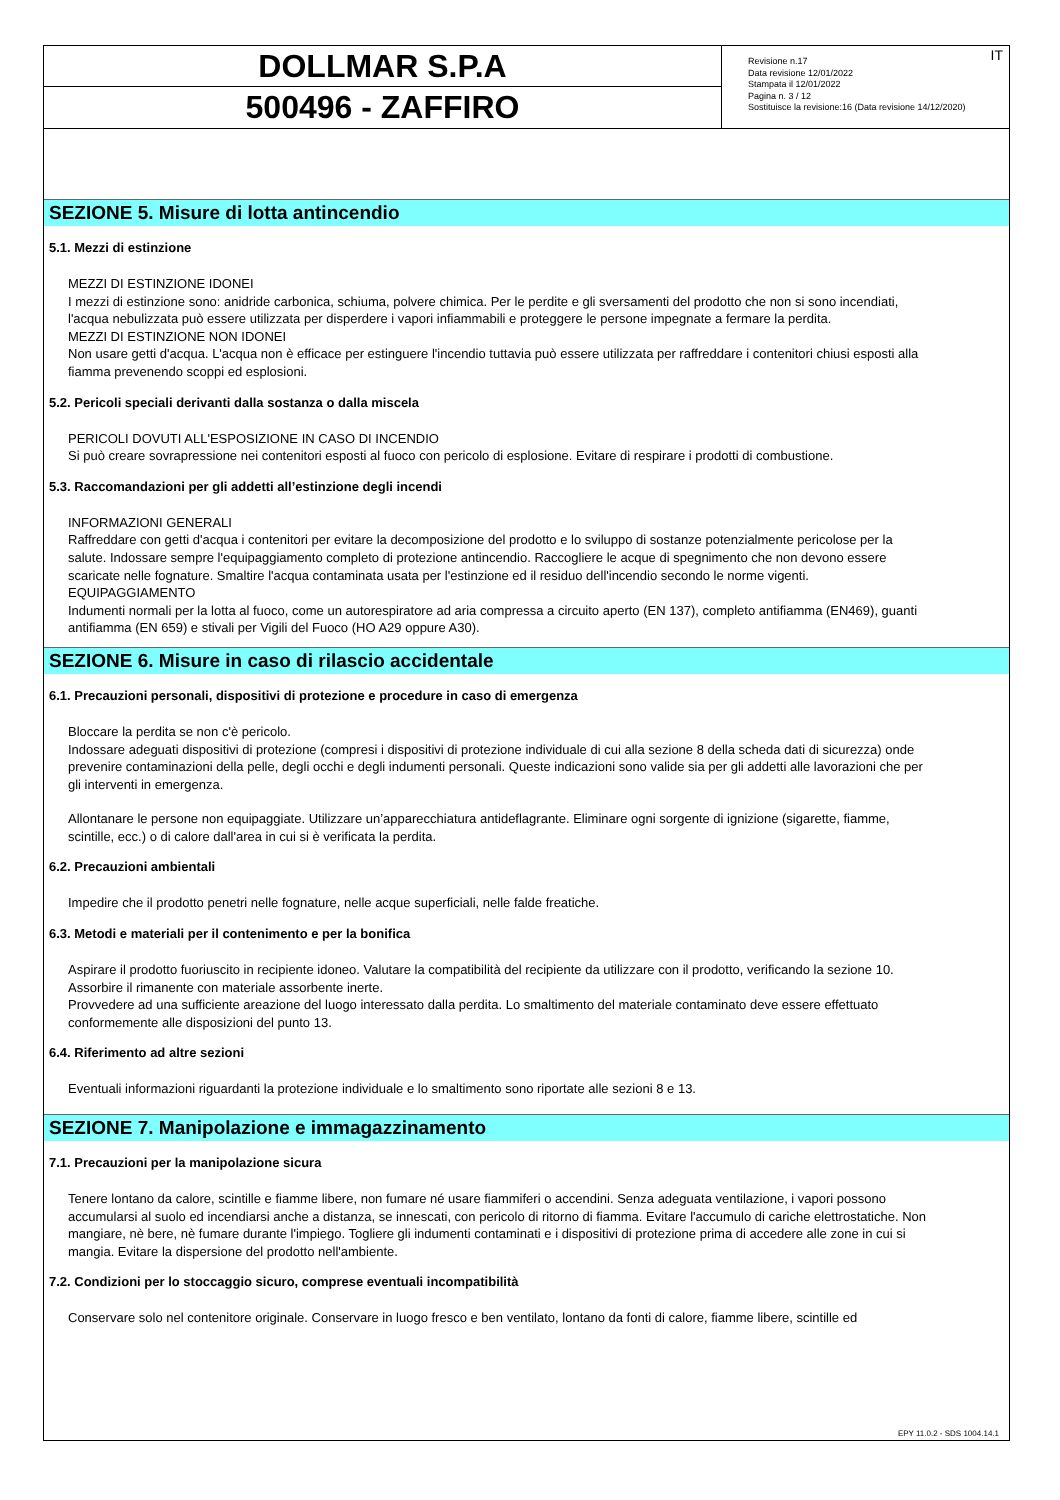DOLLMAR S.P.A
500496 - ZAFFIRO
Revisione n.17
Data revisione 12/01/2022
Stampata il 12/01/2022
Pagina n. 3 / 12
Sostituisce la revisione:16 (Data revisione 14/12/2020)
IT
SEZIONE 5. Misure di lotta antincendio
5.1. Mezzi di estinzione
MEZZI DI ESTINZIONE IDONEI
I mezzi di estinzione sono: anidride carbonica, schiuma, polvere chimica. Per le perdite e gli sversamenti del prodotto che non si sono incendiati, l'acqua nebulizzata può essere utilizzata per disperdere i vapori infiammabili e proteggere le persone impegnate a fermare la perdita.
MEZZI DI ESTINZIONE NON IDONEI
Non usare getti d'acqua. L'acqua non è efficace per estinguere l'incendio tuttavia può essere utilizzata per raffreddare i contenitori chiusi esposti alla fiamma prevenendo scoppi ed esplosioni.
5.2. Pericoli speciali derivanti dalla sostanza o dalla miscela
PERICOLI DOVUTI ALL'ESPOSIZIONE IN CASO DI INCENDIO
Si può creare sovrapressione nei contenitori esposti al fuoco con pericolo di esplosione. Evitare di respirare i prodotti di combustione.
5.3. Raccomandazioni per gli addetti all’estinzione degli incendi
INFORMAZIONI GENERALI
Raffreddare con getti d'acqua i contenitori per evitare la decomposizione del prodotto e lo sviluppo di sostanze potenzialmente pericolose per la salute. Indossare sempre l'equipaggiamento completo di protezione antincendio. Raccogliere le acque di spegnimento che non devono essere scaricate nelle fognature. Smaltire l'acqua contaminata usata per l'estinzione ed il residuo dell'incendio secondo le norme vigenti.
EQUIPAGGIAMENTO
Indumenti normali per la lotta al fuoco, come un autorespiratore ad aria compressa a circuito aperto (EN 137), completo antifiamma (EN469), guanti antifiamma (EN 659) e stivali per Vigili del Fuoco (HO A29 oppure A30).
SEZIONE 6. Misure in caso di rilascio accidentale
6.1. Precauzioni personali, dispositivi di protezione e procedure in caso di emergenza
Bloccare la perdita se non c'è pericolo.
Indossare adeguati dispositivi di protezione (compresi i dispositivi di protezione individuale di cui alla sezione 8 della scheda dati di sicurezza) onde prevenire contaminazioni della pelle, degli occhi e degli indumenti personali. Queste indicazioni sono valide sia per gli addetti alle lavorazioni che per gli interventi in emergenza.
Allontanare le persone non equipaggiate. Utilizzare un’apparecchiatura antideflagrante. Eliminare ogni sorgente di ignizione (sigarette, fiamme, scintille, ecc.) o di calore dall'area in cui si è verificata la perdita.
6.2. Precauzioni ambientali
Impedire che il prodotto penetri nelle fognature, nelle acque superficiali, nelle falde freatiche.
6.3. Metodi e materiali per il contenimento e per la bonifica
Aspirare il prodotto fuoriuscito in recipiente idoneo. Valutare la compatibilità del recipiente da utilizzare con il prodotto, verificando la sezione 10. Assorbire il rimanente con materiale assorbente inerte.
Provvedere ad una sufficiente areazione del luogo interessato dalla perdita. Lo smaltimento del materiale contaminato deve essere effettuato conformemente alle disposizioni del punto 13.
6.4. Riferimento ad altre sezioni
Eventuali informazioni riguardanti la protezione individuale e lo smaltimento sono riportate alle sezioni 8 e 13.
SEZIONE 7. Manipolazione e immagazzinamento
7.1. Precauzioni per la manipolazione sicura
Tenere lontano da calore, scintille e fiamme libere, non fumare né usare fiammiferi o accendini. Senza adeguata ventilazione, i vapori possono accumularsi al suolo ed incendiarsi anche a distanza, se innescati, con pericolo di ritorno di fiamma. Evitare l'accumulo di cariche elettrostatiche. Non mangiare, nè bere, nè fumare durante l'impiego. Togliere gli indumenti contaminati e i dispositivi di protezione prima di accedere alle zone in cui si mangia. Evitare la dispersione del prodotto nell'ambiente.
7.2. Condizioni per lo stoccaggio sicuro, comprese eventuali incompatibilità
Conservare solo nel contenitore originale. Conservare in luogo fresco e ben ventilato, lontano da fonti di calore, fiamme libere, scintille ed
EPY 11.0.2 - SDS 1004.14.1